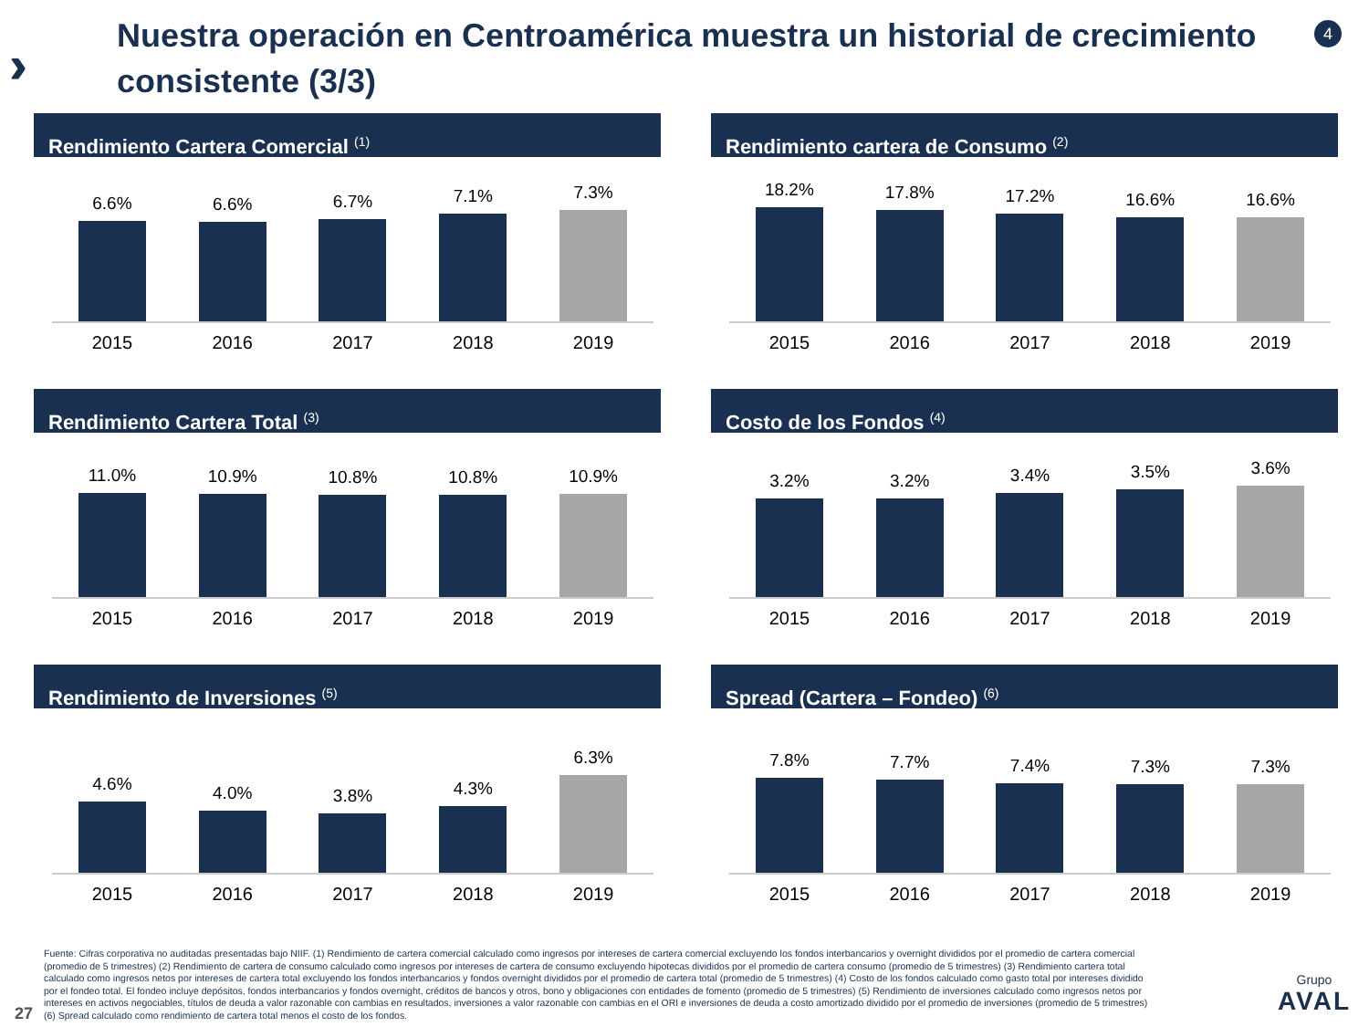›››
Nuestra operación en Centroamérica muestra un historial de crecimiento consistente (3/3)
4
Rendimiento Cartera Comercial <sup>(1)</sup>
6.6%
6.6%
6.7%
7.1%
7.3%
2015 2016 2017 2018 2019
Rendimiento cartera de Consumo <sup>(2)</sup>
18.2%
17.8%
17.2%
16.6%
16.6%
2015 2016 2017 2018 2019
Rendimiento Cartera Total <sup>(3)</sup>
11.0%
10.9%
10.8%
10.8%
10.9%
2015 2016 2017 2018 2019
Costo de los Fondos <sup>(4)</sup>
3.2%
3.2%
3.4%
3.5%
3.6%
2015 2016 2017 2018 2019
Rendimiento de Inversiones <sup>(5)</sup>
4.6%
4.0%
3.8%
4.3%
6.3%
2015 2016 2017 2018 2019
Spread (Cartera – Fondeo) <sup>(6)</sup>
7.8%
7.7%
7.4%
7.3%
7.3%
2015 2016 2017 2018 2019
Fuente: Cifras corporativa no auditadas presentadas bajo NIIF. (1) Rendimiento de cartera comercial calculado como ingresos por intereses de cartera comercial excluyendo los fondos interbancarios y overnight divididos por el promedio de cartera comercial (promedio de 5 trimestres) (2) Rendimiento de cartera de consumo calculado como ingresos por intereses de cartera de consumo excluyendo hipotecas divididos por el promedio de cartera consumo (promedio de 5 trimestres) (3) Rendimiento cartera total calculado como ingresos netos por intereses de cartera total excluyendo los fondos interbancarios y fondos overnight divididos por el promedio de cartera total (promedio de 5 trimestres) (4) Costo de los fondos calculado como gasto total por intereses dividido por el fondeo total. El fondeo incluye depósitos, fondos interbancarios y fondos overnight, créditos de bancos y otros, bono y obligaciones con entidades de fomento (promedio de 5 trimestres) (5) Rendimiento de inversiones calculado como ingresos netos por intereses en activos negociables, títulos de deuda a valor razonable con cambias en resultados, inversiones a valor razonable con cambias en el ORI e inversiones de deuda a costo amortizado dividido por el promedio de inversiones (promedio de 5 trimestres) (6) Spread calculado como rendimiento de cartera total menos el costo de los fondos.
27 Grupo
AVAL